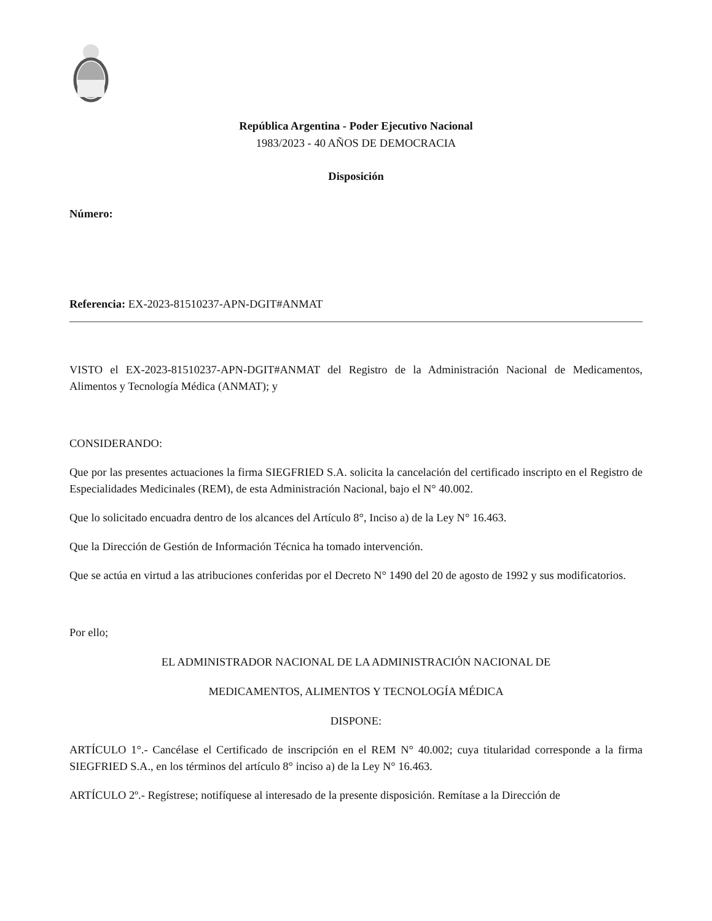República Argentina - Poder Ejecutivo Nacional
1983/2023 - 40 AÑOS DE DEMOCRACIA
Disposición
Número:
Referencia: EX-2023-81510237-APN-DGIT#ANMAT
VISTO el EX-2023-81510237-APN-DGIT#ANMAT del Registro de la Administración Nacional de Medicamentos, Alimentos y Tecnología Médica (ANMAT); y
CONSIDERANDO:
Que por las presentes actuaciones la firma SIEGFRIED S.A. solicita la cancelación del certificado inscripto en el Registro de Especialidades Medicinales (REM), de esta Administración Nacional, bajo el N° 40.002.
Que lo solicitado encuadra dentro de los alcances del Artículo 8°, Inciso a) de la Ley N° 16.463.
Que la Dirección de Gestión de Información Técnica ha tomado intervención.
Que se actúa en virtud a las atribuciones conferidas por el Decreto N° 1490 del 20 de agosto de 1992 y sus modificatorios.
Por ello;
EL ADMINISTRADOR NACIONAL DE LA ADMINISTRACIÓN NACIONAL DE
MEDICAMENTOS, ALIMENTOS Y TECNOLOGÍA MÉDICA
DISPONE:
ARTÍCULO 1°.- Cancélase el Certificado de inscripción en el REM N° 40.002; cuya titularidad corresponde a la firma SIEGFRIED S.A., en los términos del artículo 8° inciso a) de la Ley N° 16.463.
ARTÍCULO 2º.- Regístrese; notifíquese al interesado de la presente disposición. Remítase a la Dirección de